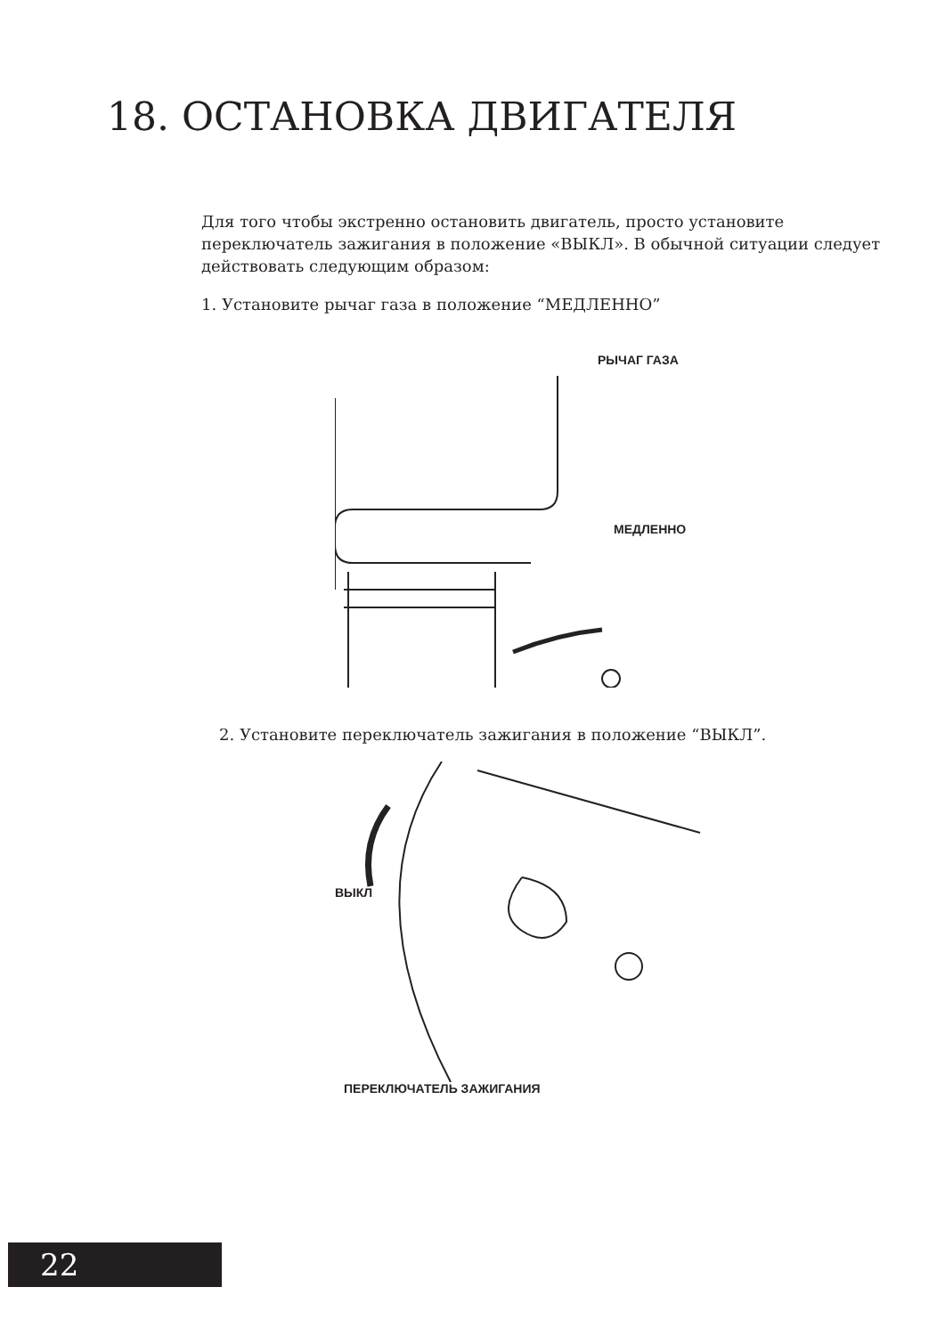18. ОСТАНОВКА ДВИГАТЕЛЯ
Для того чтобы экстренно остановить двигатель, просто установите переключатель зажигания в положение «ВЫКЛ». В обычной ситуации следует действовать следующим образом:
1. Установите рычаг газа в положение “МЕДЛЕННО”
РЫЧАГ ГАЗА
МЕДЛЕННО
2. Установите переключатель зажигания в положение “ВЫКЛ”.
ВЫКЛ
ПЕРЕКЛЮЧАТЕЛЬ ЗАЖИГАНИЯ
22